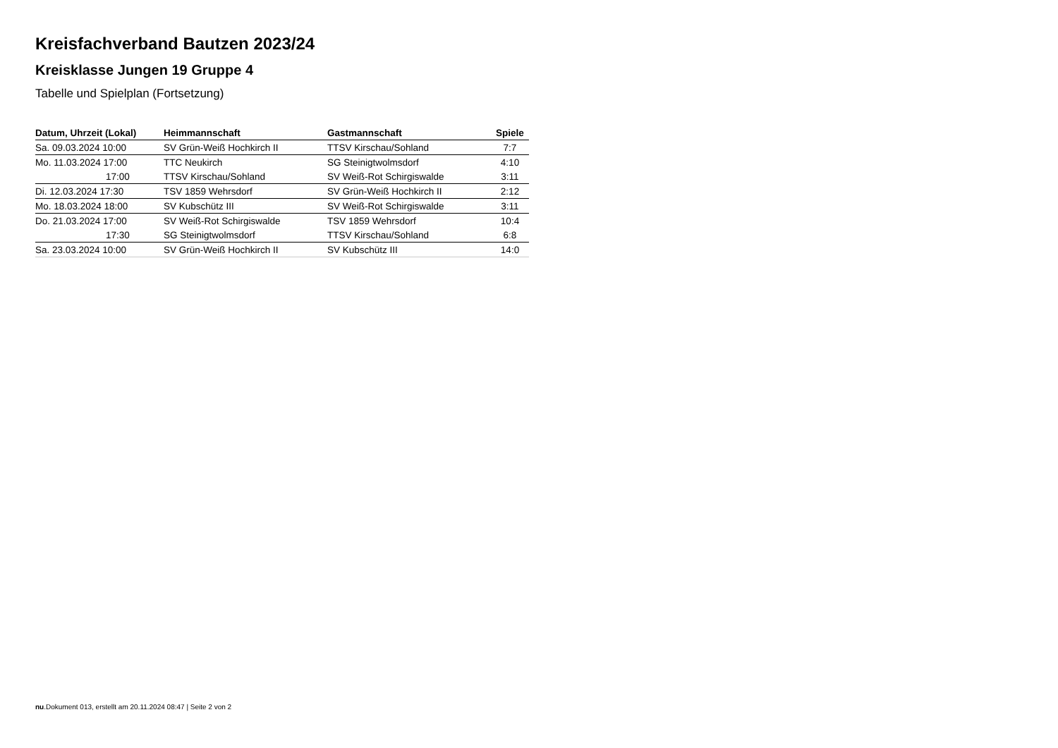Kreisfachverband Bautzen 2023/24
Kreisklasse Jungen 19 Gruppe 4
Tabelle und Spielplan (Fortsetzung)
| Datum, Uhrzeit (Lokal) | Heimmannschaft | Gastmannschaft | Spiele |
| --- | --- | --- | --- |
| Sa. 09.03.2024 10:00 | SV Grün-Weiß Hochkirch II | TTSV Kirschau/Sohland | 7:7 |
| Mo. 11.03.2024 17:00 | TTC Neukirch | SG Steinigtwolmsdorf | 4:10 |
| 17:00 | TTSV Kirschau/Sohland | SV Weiß-Rot Schirgiswalde | 3:11 |
| Di. 12.03.2024 17:30 | TSV 1859 Wehrsdorf | SV Grün-Weiß Hochkirch II | 2:12 |
| Mo. 18.03.2024 18:00 | SV Kubschütz III | SV Weiß-Rot Schirgiswalde | 3:11 |
| Do. 21.03.2024 17:00 | SV Weiß-Rot Schirgiswalde | TSV 1859 Wehrsdorf | 10:4 |
| 17:30 | SG Steinigtwolmsdorf | TTSV Kirschau/Sohland | 6:8 |
| Sa. 23.03.2024 10:00 | SV Grün-Weiß Hochkirch II | SV Kubschütz III | 14:0 |
nu.Dokument 013, erstellt am 20.11.2024 08:47 | Seite 2 von 2